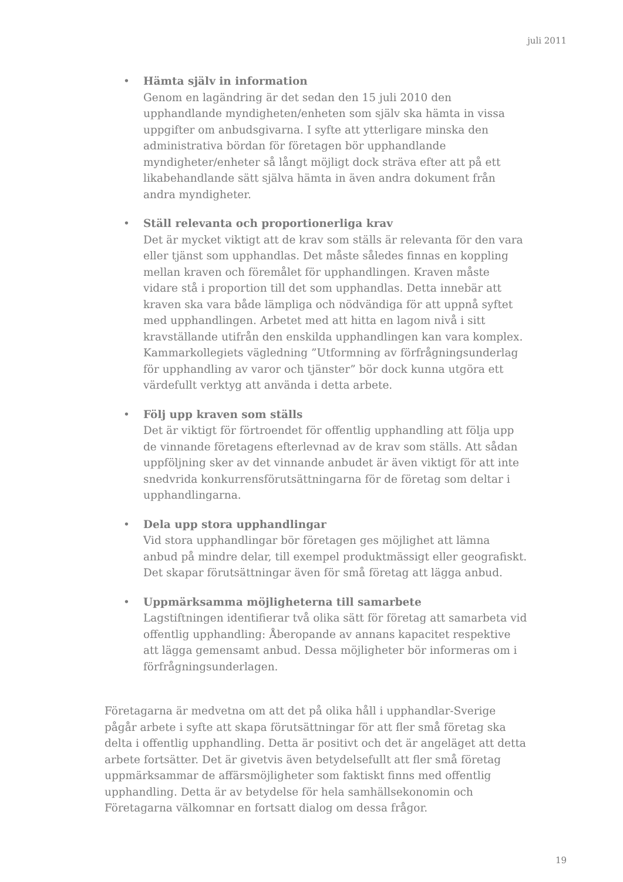juli 2011
•
Hämta själv in information
Genom en lagändring är det sedan den 15 juli 2010 den upphandlande myndigheten/enheten som själv ska hämta in vissa uppgifter om anbudsgivarna. I syfte att ytterligare minska den administrativa bördan för företagen bör upphandlande myndigheter/enheter så långt möjligt dock sträva efter att på ett likabehandlande sätt själva hämta in även andra dokument från andra myndigheter.
•
Ställ relevanta och proportionerliga krav
Det är mycket viktigt att de krav som ställs är relevanta för den vara eller tjänst som upphandlas. Det måste således finnas en koppling mellan kraven och föremålet för upphandlingen. Kraven måste vidare stå i proportion till det som upphandlas. Detta innebär att kraven ska vara både lämpliga och nödvändiga för att uppnå syftet med upphandlingen. Arbetet med att hitta en lagom nivå i sitt kravställande utifrån den enskilda upphandlingen kan vara komplex. Kammarkollegiets vägledning ”Utformning av förfrågningsunderlag för upphandling av varor och tjänster” bör dock kunna utgöra ett värdefullt verktyg att använda i detta arbete.
•
Följ upp kraven som ställs
Det är viktigt för förtroendet för offentlig upphandling att följa upp de vinnande företagens efterlevnad av de krav som ställs. Att sådan uppföljning sker av det vinnande anbudet är även viktigt för att inte snedvrida konkurrensförutsättningarna för de företag som deltar i upphandlingarna.
•
Dela upp stora upphandlingar
Vid stora upphandlingar bör företagen ges möjlighet att lämna anbud på mindre delar, till exempel produktmässigt eller geografiskt. Det skapar förutsättningar även för små företag att lägga anbud.
•
Uppmärksamma möjligheterna till samarbete
Lagstiftningen identifierar två olika sätt för företag att samarbeta vid offentlig upphandling: Åberopande av annans kapacitet respektive att lägga gemensamt anbud. Dessa möjligheter bör informeras om i förfrågningsunderlagen.
Företagarna är medvetna om att det på olika håll i upphandlar-Sverige pågår arbete i syfte att skapa förutsättningar för att fler små företag ska delta i offentlig upphandling. Detta är positivt och det är angeläget att detta arbete fortsätter. Det är givetvis även betydelsefullt att fler små företag uppmärksammar de affärsmöjligheter som faktiskt finns med offentlig upphandling. Detta är av betydelse för hela samhällsekonomin och Företagarna välkomnar en fortsatt dialog om dessa frågor.
19